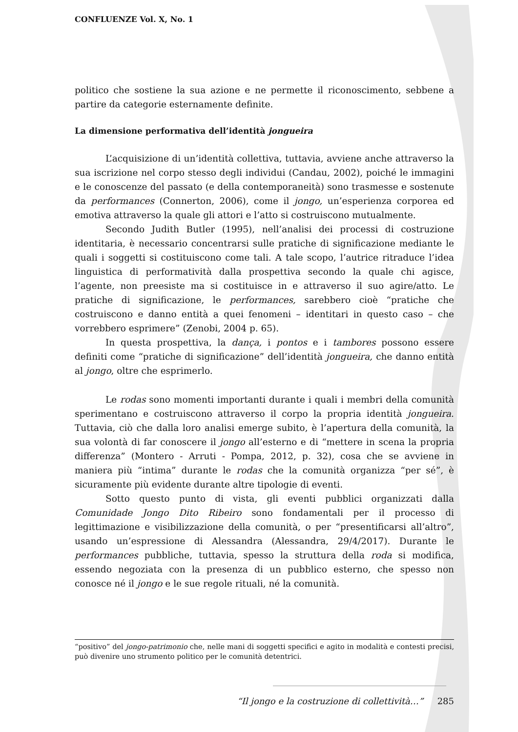CONFLUENZE Vol. X, No. 1
politico che sostiene la sua azione e ne permette il riconoscimento, sebbene a partire da categorie esternamente definite.
La dimensione performativa dell’identità jongueira
L’acquisizione di un’identità collettiva, tuttavia, avviene anche attraverso la sua iscrizione nel corpo stesso degli individui (Candau, 2002), poiché le immagini e le conoscenze del passato (e della contemporaneità) sono trasmesse e sostenute da performances (Connerton, 2006), come il jongo, un’esperienza corporea ed emotiva attraverso la quale gli attori e l’atto si costruiscono mutualmente.
Secondo Judith Butler (1995), nell’analisi dei processi di costruzione identitaria, è necessario concentrarsi sulle pratiche di significazione mediante le quali i soggetti si costituiscono come tali. A tale scopo, l’autrice ritraduce l’idea linguistica di performatività dalla prospettiva secondo la quale chi agisce, l’agente, non preesiste ma si costituisce in e attraverso il suo agire/atto. Le pratiche di significazione, le performances, sarebbero cioè “pratiche che costruiscono e danno entità a quei fenomeni – identitari in questo caso – che vorrebbero esprimere” (Zenobi, 2004 p. 65).
In questa prospettiva, la dança, i pontos e i tambores possono essere definiti come “pratiche di significazione” dell’identità jongueira, che danno entità al jongo, oltre che esprimerlo.
Le rodas sono momenti importanti durante i quali i membri della comunità sperimentano e costruiscono attraverso il corpo la propria identità jongueira. Tuttavia, ciò che dalla loro analisi emerge subito, è l’apertura della comunità, la sua volontà di far conoscere il jongo all’esterno e di “mettere in scena la propria differenza” (Montero - Arruti - Pompa, 2012, p. 32), cosa che se avviene in maniera più “intima” durante le rodas che la comunità organizza “per sé”, è sicuramente più evidente durante altre tipologie di eventi.
Sotto questo punto di vista, gli eventi pubblici organizzati dalla Comunidade Jongo Dito Ribeiro sono fondamentali per il processo di legittimazione e visibilizzazione della comunità, o per “presentificarsi all’altro”, usando un’espressione di Alessandra (Alessandra, 29/4/2017). Durante le performances pubbliche, tuttavia, spesso la struttura della roda si modifica, essendo negoziata con la presenza di un pubblico esterno, che spesso non conosce né il jongo e le sue regole rituali, né la comunità.
“positivo” del jongo-patrimonio che, nelle mani di soggetti specifici e agito in modalità e contesti precisi, può divenire uno strumento politico per le comunità detentrici.
“Il jongo e la costruzione di collettività…” 285